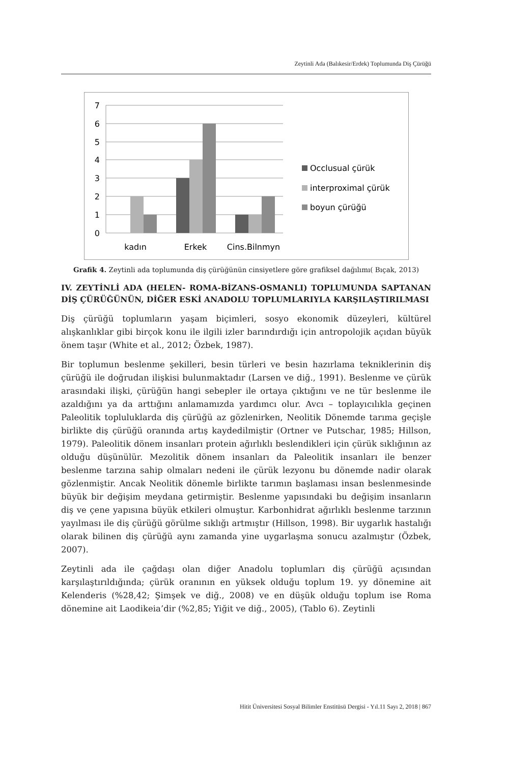Zeytinli Ada (Balıkesir/Erdek) Toplumunda Diş Çürüğü
7
6
5
4
3
2
1
0
kadın
Erkek
Cins.Bilnmyn
Occlusual çürük
interproximal çürük
boyun çürüğü
Grafik 4. Zeytinli ada toplumunda diş çürüğünün cinsiyetlere göre grafiksel dağılımı( Bıçak, 2013)
IV. ZEYTİNLİ ADA (HELEN- ROMA-BİZANS-OSMANLI) TOPLUMUNDA SAPTANAN DİŞ ÇÜRÜĞÜNÜN, DİĞER ESKİ ANADOLU TOPLUMLARIYLA KARŞILAŞTIRILMASI
Diş çürüğü toplumların yaşam biçimleri, sosyo ekonomik düzeyleri, kültürel alışkanlıklar gibi birçok konu ile ilgili izler barındırdığı için antropolojik açıdan büyük önem taşır (White et al., 2012; Özbek, 1987).
Bir toplumun beslenme şekilleri, besin türleri ve besin hazırlama tekniklerinin diş çürüğü ile doğrudan ilişkisi bulunmaktadır (Larsen ve diğ., 1991). Beslenme ve çürük arasındaki ilişki, çürüğün hangi sebepler ile ortaya çıktığını ve ne tür beslenme ile azaldığını ya da arttığını anlamamızda yardımcı olur. Avcı – toplayıcılıkla geçinen Paleolitik topluluklarda diş çürüğü az gözlenirken, Neolitik Dönemde tarıma geçişle birlikte diş çürüğü oranında artış kaydedilmiştir (Ortner ve Putschar, 1985; Hillson, 1979). Paleolitik dönem insanları protein ağırlıklı beslendikleri için çürük sıklığının az olduğu düşünülür. Mezolitik dönem insanları da Paleolitik insanları ile benzer beslenme tarzına sahip olmaları nedeni ile çürük lezyonu bu dönemde nadir olarak gözlenmiştir. Ancak Neolitik dönemle birlikte tarımın başlaması insan beslenmesinde büyük bir değişim meydana getirmiştir. Beslenme yapısındaki bu değişim insanların diş ve çene yapısına büyük etkileri olmuştur. Karbonhidrat ağırlıklı beslenme tarzının yayılması ile diş çürüğü görülme sıklığı artmıştır (Hillson, 1998). Bir uygarlık hastalığı olarak bilinen diş çürüğü aynı zamanda yine uygarlaşma sonucu azalmıştır (Özbek, 2007).
Zeytinli ada ile çağdaşı olan diğer Anadolu toplumları diş çürüğü açısından karşılaştırıldığında; çürük oranının en yüksek olduğu toplum 19. yy dönemine ait Kelenderis (%28,42; Şimşek ve diğ., 2008) ve en düşük olduğu toplum ise Roma dönemine ait Laodikeia’dir (%2,85; Yiğit ve diğ., 2005), (Tablo 6). Zeytinli
Hitit Üniversitesi Sosyal Bilimler Enstitüsü Dergisi - Yıl.11 Sayı 2, 2018 | 867